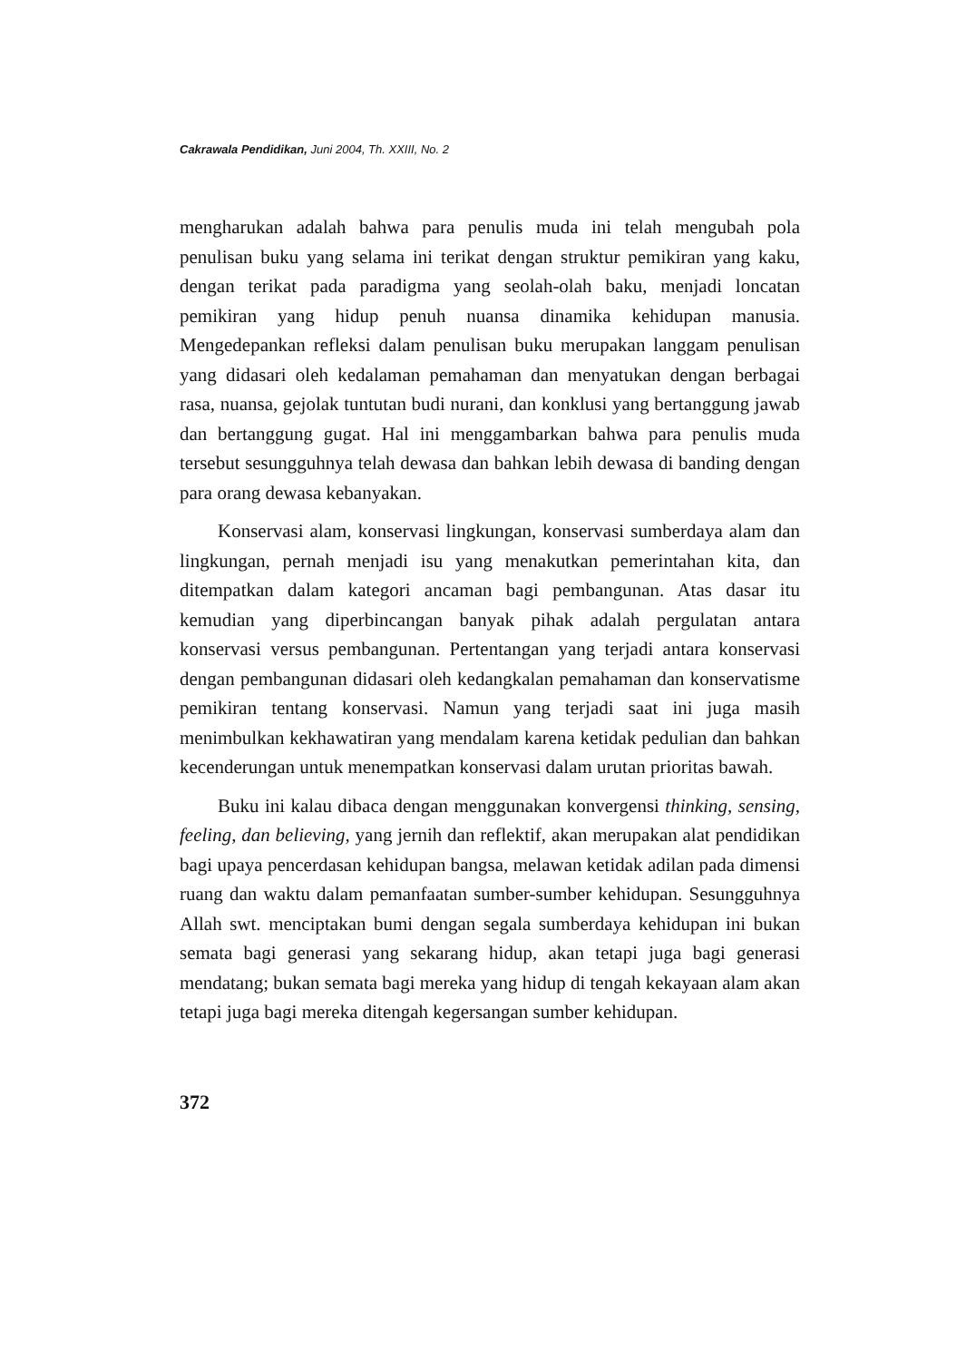Cakrawala Pendidikan, Juni 2004, Th. XXIII, No. 2
mengharukan adalah bahwa para penulis muda ini telah mengubah pola penulisan buku yang selama ini terikat dengan struktur pemikiran yang kaku, dengan terikat pada paradigma yang seolah-olah baku, menjadi loncatan pemikiran yang hidup penuh nuansa dinamika kehidupan manusia. Mengedepankan refleksi dalam penulisan buku merupakan langgam penulisan yang didasari oleh kedalaman pemahaman dan menyatukan dengan berbagai rasa, nuansa, gejolak tuntutan budi nurani, dan konklusi yang bertanggung jawab dan bertanggung gugat. Hal ini menggambarkan bahwa para penulis muda tersebut sesungguhnya telah dewasa dan bahkan lebih dewasa di banding dengan para orang dewasa kebanyakan.
Konservasi alam, konservasi lingkungan, konservasi sumberdaya alam dan lingkungan, pernah menjadi isu yang menakutkan pemerintahan kita, dan ditempatkan dalam kategori ancaman bagi pembangunan. Atas dasar itu kemudian yang diperbincangan banyak pihak adalah pergulatan antara konservasi versus pembangunan. Pertentangan yang terjadi antara konservasi dengan pembangunan didasari oleh kedangkalan pemahaman dan konservatisme pemikiran tentang konservasi. Namun yang terjadi saat ini juga masih menimbulkan kekhawatiran yang mendalam karena ketidak pedulian dan bahkan kecenderungan untuk menempatkan konservasi dalam urutan prioritas bawah.
Buku ini kalau dibaca dengan menggunakan konvergensi thinking, sensing, feeling, dan believing, yang jernih dan reflektif, akan merupakan alat pendidikan bagi upaya pencerdasan kehidupan bangsa, melawan ketidak adilan pada dimensi ruang dan waktu dalam pemanfaatan sumber-sumber kehidupan. Sesungguhnya Allah swt. menciptakan bumi dengan segala sumberdaya kehidupan ini bukan semata bagi generasi yang sekarang hidup, akan tetapi juga bagi generasi mendatang; bukan semata bagi mereka yang hidup di tengah kekayaan alam akan tetapi juga bagi mereka ditengah kegersangan sumber kehidupan.
372